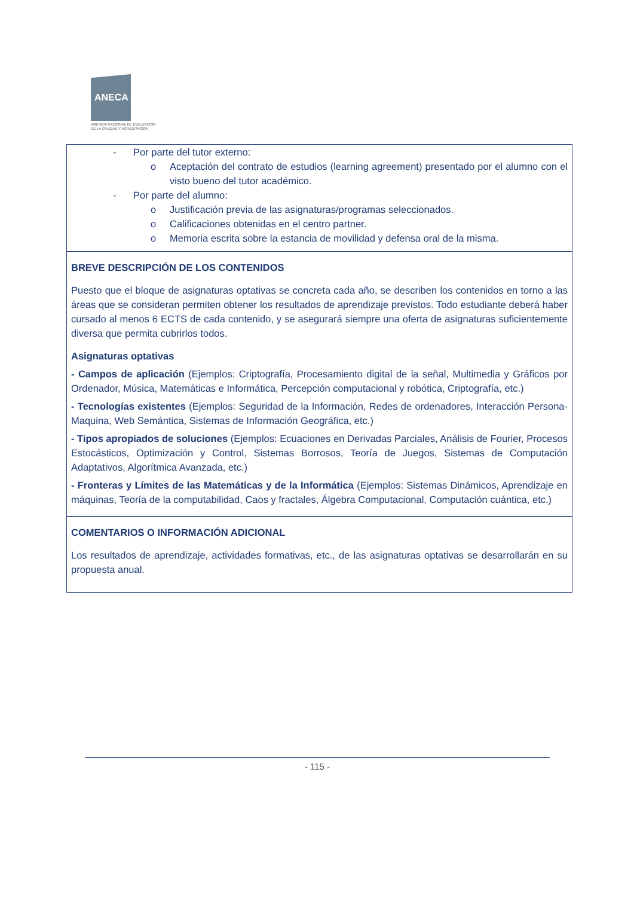ANECA
AGENCIA NACIONAL DE EVALUACIÓN
DE LA CALIDAD Y ACREDITACIÓN
| - Por parte del tutor externo: o Aceptación del contrato de estudios (learning agreement) presentado por el alumno con el visto bueno del tutor académico. - Por parte del alumno: o Justificación previa de las asignaturas/programas seleccionados. o Calificaciones obtenidas en el centro partner. o Memoria escrita sobre la estancia de movilidad y defensa oral de la misma. |
| BREVE DESCRIPCIÓN DE LOS CONTENIDOS Puesto que el bloque de asignaturas optativas se concreta cada año, se describen los contenidos en torno a las áreas que se consideran permiten obtener los resultados de aprendizaje previstos. Todo estudiante deberá haber cursado al menos 6 ECTS de cada contenido, y se asegurará siempre una oferta de asignaturas suficientemente diversa que permita cubrirlos todos. Asignaturas optativas - Campos de aplicación (Ejemplos: Criptografía, Procesamiento digital de la señal, Multimedia y Gráficos por Ordenador, Música, Matemáticas e Informática, Percepción computacional y robótica, Criptografía, etc.) - Tecnologías existentes (Ejemplos: Seguridad de la Información, Redes de ordenadores, Interacción Persona-Maquina, Web Semántica, Sistemas de Información Geográfica, etc.) - Tipos apropiados de soluciones (Ejemplos: Ecuaciones en Derivadas Parciales, Análisis de Fourier, Procesos Estocásticos, Optimización y Control, Sistemas Borrosos, Teoría de Juegos, Sistemas de Computación Adaptativos, Algorítmica Avanzada, etc.) - Fronteras y Límites de las Matemáticas y de la Informática (Ejemplos: Sistemas Dinámicos, Aprendizaje en máquinas, Teoría de la computabilidad, Caos y fractales, Álgebra Computacional, Computación cuántica, etc.) |
| COMENTARIOS O INFORMACIÓN ADICIONAL Los resultados de aprendizaje, actividades formativas, etc., de las asignaturas optativas se desarrollarán en su propuesta anual. |
- 115 -